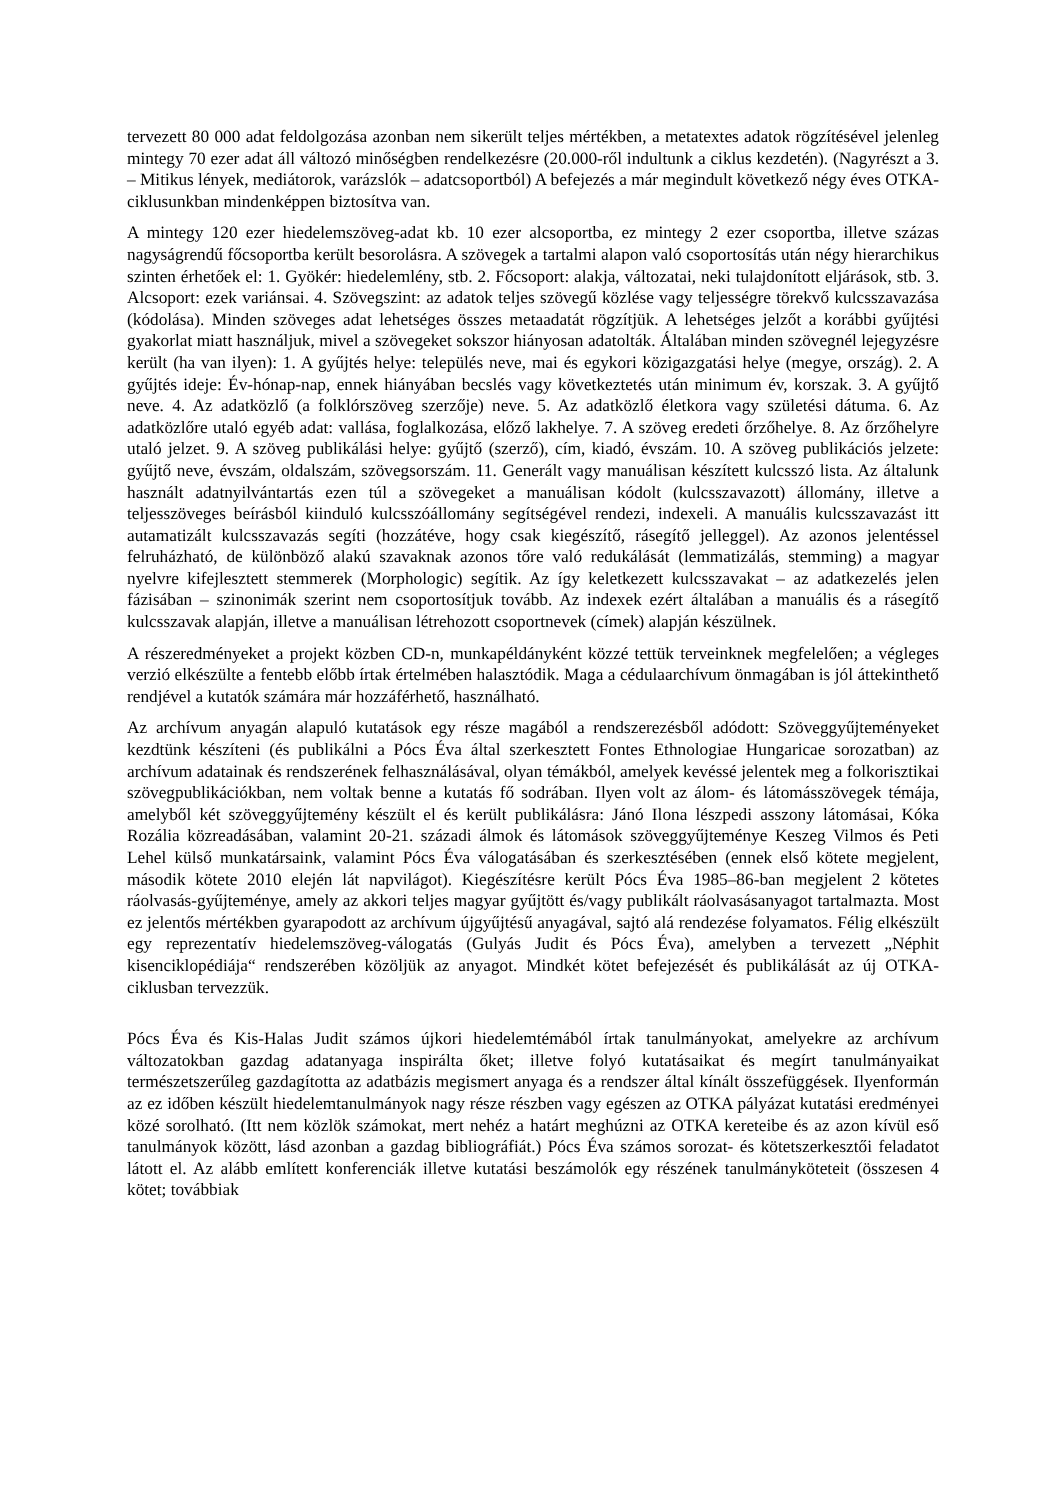tervezett 80 000 adat feldolgozása azonban nem sikerült teljes mértékben, a metatextes adatok rögzítésével jelenleg mintegy 70 ezer adat áll változó minőségben rendelkezésre (20.000-ről indultunk a ciklus kezdetén). (Nagyrészt a 3. – Mitikus lények, mediátorok, varázslók – adatcsoportból) A befejezés a már megindult következő négy éves OTKA-ciklusunkban mindenképpen biztosítva van.
A mintegy 120 ezer hiedelemszöveg-adat kb. 10 ezer alcsoportba, ez mintegy 2 ezer csoportba, illetve százas nagyságrendű főcsoportba került besorolásra. A szövegek a tartalmi alapon való csoportosítás után négy hierarchikus szinten érhetőek el: 1. Gyökér: hiedelemlény, stb. 2. Főcsoport: alakja, változatai, neki tulajdonított eljárások, stb. 3. Alcsoport: ezek variánsai. 4. Szövegszint: az adatok teljes szövegű közlése vagy teljességre törekvő kulcsszavazása (kódolása). Minden szöveges adat lehetséges összes metaadatát rögzítjük. A lehetséges jelzőt a korábbi gyűjtési gyakorlat miatt használjuk, mivel a szövegeket sokszor hiányosan adatolták. Általában minden szövegnél lejegyzésre került (ha van ilyen): 1. A gyűjtés helye: település neve, mai és egykori közigazgatási helye (megye, ország). 2. A gyűjtés ideje: Év-hónap-nap, ennek hiányában becslés vagy következtetés után minimum év, korszak. 3. A gyűjtő neve. 4. Az adatközlő (a folklórszöveg szerzője) neve. 5. Az adatközlő életkora vagy születési dátuma. 6. Az adatközlőre utaló egyéb adat: vallása, foglalkozása, előző lakhelye. 7. A szöveg eredeti őrzőhelye. 8. Az őrzőhelyre utaló jelzet. 9. A szöveg publikálási helye: gyűjtő (szerző), cím, kiadó, évszám. 10. A szöveg publikációs jelzete: gyűjtő neve, évszám, oldalszám, szövegsorszám. 11. Generált vagy manuálisan készített kulcsszó lista. Az általunk használt adatnyilvántartás ezen túl a szövegeket a manuálisan kódolt (kulcsszavazott) állomány, illetve a teljesszöveges beírásból kiinduló kulcsszóállomány segítségével rendezi, indexeli. A manuális kulcsszavazást itt autamatizált kulcsszavazás segíti (hozzátéve, hogy csak kiegészítő, rásegítő jelleggel). Az azonos jelentéssel felruházható, de különböző alakú szavaknak azonos tőre való redukálását (lemmatizálás, stemming) a magyar nyelvre kifejlesztett stemmerek (Morphologic) segítik. Az így keletkezett kulcsszavakat – az adatkezelés jelen fázisában – szinonimák szerint nem csoportosítjuk tovább. Az indexek ezért általában a manuális és a rásegítő kulcsszavak alapján, illetve a manuálisan létrehozott csoportnevek (címek) alapján készülnek.
A részeredményeket a projekt közben CD-n, munkapéldányként közzé tettük terveinknek megfelelően; a végleges verzió elkészülte a fentebb előbb írtak értelmében halasztódik. Maga a cédulaarchívum önmagában is jól áttekinthető rendjével a kutatók számára már hozzáférhető, használható.
Az archívum anyagán alapuló kutatások egy része magából a rendszerezésből adódott: Szöveggyűjteményeket kezdtünk készíteni (és publikálni a Pócs Éva által szerkesztett Fontes Ethnologiae Hungaricae sorozatban) az archívum adatainak és rendszerének felhasználásával, olyan témákból, amelyek kevéssé jelentek meg a folkorisztikai szövegpublikációkban, nem voltak benne a kutatás fő sodrában. Ilyen volt az álom- és látomásszövegek témája, amelyből két szöveggyűjtemény készült el és került publikálásra: Jánó Ilona lészpedi asszony látomásai, Kóka Rozália közreadásában, valamint 20-21. századi álmok és látomások szöveggyűjteménye Keszeg Vilmos és Peti Lehel külső munkatársaink, valamint Pócs Éva válogatásában és szerkesztésében (ennek első kötete megjelent, második kötete 2010 elején lát napvilágot). Kiegészítésre került Pócs Éva 1985–86-ban megjelent 2 kötetes ráolvasás-gyűjteménye, amely az akkori teljes magyar gyűjtött és/vagy publikált ráolvasásanyagot tartalmazta. Most ez jelentős mértékben gyarapodott az archívum újgyűjtésű anyagával, sajtó alá rendezése folyamatos. Félig elkészült egy reprezentatív hiedelemszöveg-válogatás (Gulyás Judit és Pócs Éva), amelyben a tervezett „Néphit kisenciklopédiája“ rendszerében közöljük az anyagot. Mindkét kötet befejezését és publikálását az új OTKA-ciklusban tervezzük.
Pócs Éva és Kis-Halas Judit számos újkori hiedelemtémából írtak tanulmányokat, amelyekre az archívum változatokban gazdag adatanyaga inspirálta őket; illetve folyó kutatásaikat és megírt tanulmányaikat természetszerűleg gazdagította az adatbázis megismert anyaga és a rendszer által kínált összefüggések. Ilyenformán az ez időben készült hiedelemtanulmányok nagy része részben vagy egészen az OTKA pályázat kutatási eredményei közé sorolható. (Itt nem közlök számokat, mert nehéz a határt meghúzni az OTKA kereteibe és az azon kívül eső tanulmányok között, lásd azonban a gazdag bibliográfiát.) Pócs Éva számos sorozat- és kötetszerkesztői feladatot látott el. Az alább említett konferenciák illetve kutatási beszámolók egy részének tanulmányköteteit (összesen 4 kötet; továbbiak